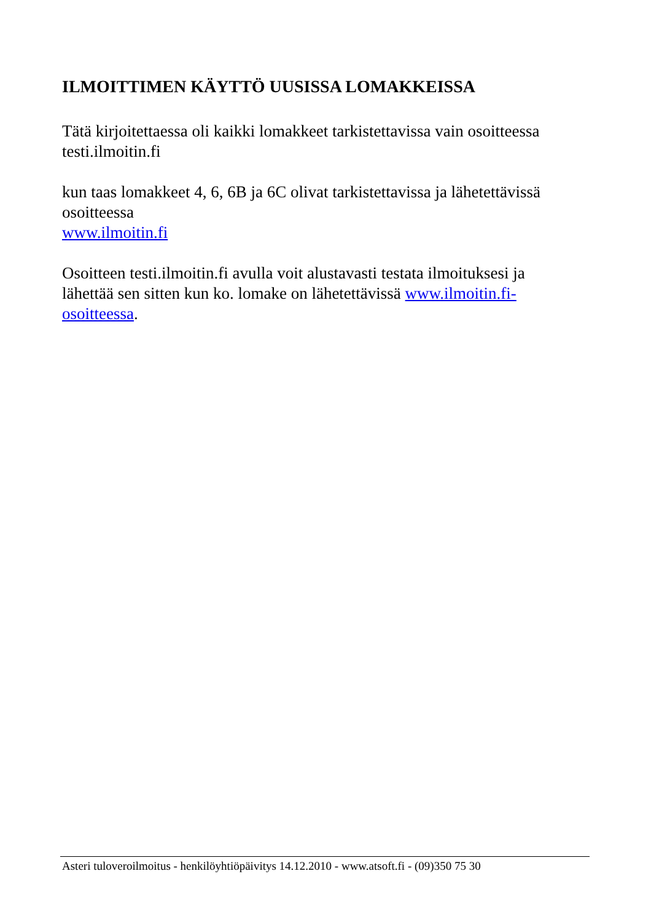ILMOITTIMEN KÄYTTÖ UUSISSA LOMAKKEISSA
Tätä kirjoitettaessa oli kaikki lomakkeet tarkistettavissa vain osoitteessa testi.ilmoitin.fi
kun taas lomakkeet 4, 6, 6B ja 6C olivat tarkistettavissa ja lähetettävissä osoitteessa
www.ilmoitin.fi
Osoitteen testi.ilmoitin.fi avulla voit alustavasti testata ilmoituksesi ja lähettää sen sitten kun ko. lomake on lähetettävissä www.ilmoitin.fi-osoitteessa.
Asteri tuloveroilmoitus - henkilöyhtiöpäivitys 14.12.2010 - www.atsoft.fi - (09)350 75 30